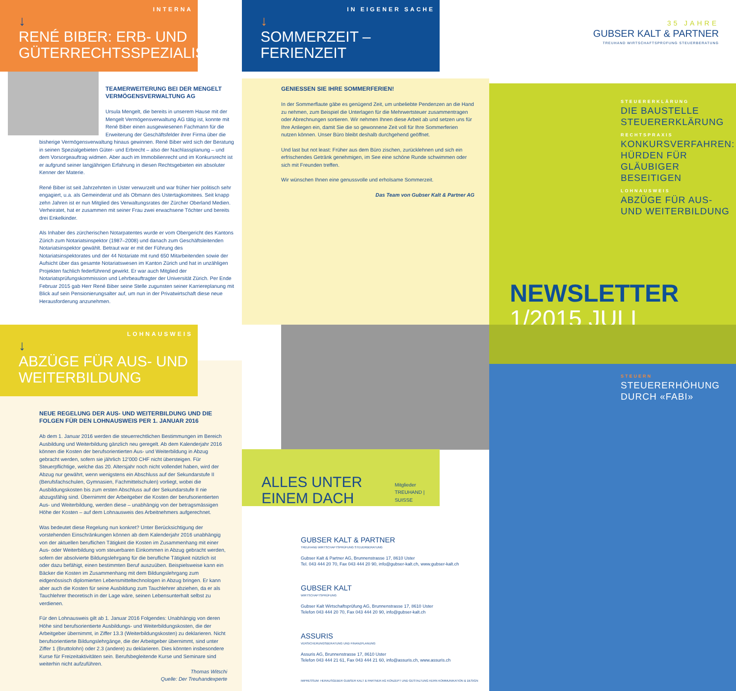INTERNA
↓
RENÉ BIBER: ERB- UND GÜTERRECHTSSPEZIALIST
TEAMERWEITERUNG BEI DER MENGELT VERMÖGENSVERWALTUNG AG
Ursula Mengelt, die bereits in unserem Hause mit der Mengelt Vermögensverwaltung AG tätig ist, konnte mit René Biber einen ausgewiesenen Fachmann für die Erweiterung der Geschäftsfelder ihrer Firma über die bisherige Vermögensverwaltung hinaus gewinnen. René Biber wird sich der Beratung in seinen Spezialgebieten Güter- und Erbrecht – also der Nachlassplanung – und dem Vorsorgeauftrag widmen. Aber auch im Immobilienrecht und im Konkursrecht ist er aufgrund seiner langjährigen Erfahrung in diesen Rechtsgebieten ein absoluter Kenner der Materie.
René Biber ist seit Jahrzehnten in Uster verwurzelt und war früher hier politisch sehr engagiert, u.a. als Gemeinderat und als Obmann des Ustertagkomitees. Seit knapp zehn Jahren ist er nun Mitglied des Verwaltungsrates der Zürcher Oberland Medien. Verheiratet, hat er zusammen mit seiner Frau zwei erwachsene Töchter und bereits drei Enkelkinder.
Als Inhaber des zürcherischen Notarpatentes wurde er vom Obergericht des Kantons Zürich zum Notariatsinspektor (1987–2008) und danach zum Geschäftsleitenden Notariatsinspektor gewählt. Betraut war er mit der Führung des Notariatsinspektorates und der 44 Notariate mit rund 650 Mitarbeitenden sowie der Aufsicht über das gesamte Notariatswesen im Kanton Zürich und hat in unzähligen Projekten fachlich federführend gewirkt. Er war auch Mitglied der Notariatsprüfungskommission und Lehrbeauftragter der Universität Zürich. Per Ende Februar 2015 gab Herr René Biber seine Stelle zugunsten seiner Karriereplanung mit Blick auf sein Pensionierungsalter auf, um nun in der Privatwirtschaft diese neue Herausforderung anzunehmen.
IN EIGENER SACHE
↓
SOMMERZEIT – FERIENZEIT
GENIESSEN SIE IHRE SOMMERFERIEN!
In der Sommerflaute gäbe es genügend Zeit, um unbeliebte Pendenzen an die Hand zu nehmen, zum Beispiel die Unterlagen für die Mehrwertsteuer zusammentragen oder Abrechnungen sortieren. Wir nehmen Ihnen diese Arbeit ab und setzen uns für Ihre Anliegen ein, damit Sie die so gewonnene Zeit voll für Ihre Sommerferien nutzen können. Unser Büro bleibt deshalb durchgehend geöffnet.
Und last but not least: Früher aus dem Büro zischen, zurücklehnen und sich ein erfrischendes Getränk genehmigen, im See eine schöne Runde schwimmen oder sich mit Freunden treffen.
Wir wünschen Ihnen eine genussvolle und erholsame Sommerzeit.
Das Team von Gubser Kalt & Partner AG
35 JAHRE
GUBSER KALT & PARTNER
TREUHAND WIRTSCHAFTSPRÜFUNG STEUERBERATUNG
STEUERERKLÄRUNG
DIE BAUSTELLE STEUERERKLÄRUNG
RECHTSPRAXIS
KONKURSVERFAHREN: HÜRDEN FÜR GLÄUBIGER BESEITIGEN
LOHNAUSWEIS
ABZÜGE FÜR AUS- UND WEITERBILDUNG
NEWSLETTER
1/2015 JULI
LOHNAUSWEIS
↓
ABZÜGE FÜR AUS- UND WEITERBILDUNG
NEUE REGELUNG DER AUS- UND WEITERBILDUNG UND DIE FOLGEN FÜR DEN LOHNAUSWEIS PER 1. JANUAR 2016
Ab dem 1. Januar 2016 werden die steuerrechtlichen Bestimmungen im Bereich Ausbildung und Weiterbildung gänzlich neu geregelt. Ab dem Kalenderjahr 2016 können die Kosten der berufsorientierten Aus- und Weiterbildung in Abzug gebracht werden, sofern sie jährlich 12’000 CHF nicht übersteigen. Für Steuerpflichtige, welche das 20. Altersjahr noch nicht vollendet haben, wird der Abzug nur gewährt, wenn wenigstens ein Abschluss auf der Sekundarstufe II (Berufsfachschulen, Gymnasien, Fachmittelschulen) vorliegt, wobei die Ausbildungskosten bis zum ersten Abschluss auf der Sekundarstufe II nie abzugsfähig sind. Übernimmt der Arbeitgeber die Kosten der berufsorientierten Aus- und Weiterbildung, werden diese – unabhängig von der betragsmässigen Höhe der Kosten – auf dem Lohnausweis des Arbeitnehmers aufgerechnet.
Was bedeutet diese Regelung nun konkret? Unter Berücksichtigung der vorstehenden Einschränkungen können ab dem Kalenderjahr 2016 unabhängig von der aktuellen beruflichen Tätigkeit die Kosten im Zusammenhang mit einer Aus- oder Weiterbildung vom steuerbaren Einkommen in Abzug gebracht werden, sofern der absolvierte Bildungslehrgang für die berufliche Tätigkeit nützlich ist oder dazu befähigt, einen bestimmten Beruf auszuüben. Beispielsweise kann ein Bäcker die Kosten im Zusammenhang mit dem Bildungslehrgang zum eidgenössisch diplomierten Lebensmitteltechnologen in Abzug bringen. Er kann aber auch die Kosten für seine Ausbildung zum Tauchlehrer abziehen, da er als Tauchlehrer theoretisch in der Lage wäre, seinen Lebensunterhalt selbst zu verdienen.
Für den Lohnausweis gilt ab 1. Januar 2016 Folgendes: Unabhängig von deren Höhe sind berufsorientierte Ausbildungs- und Weiterbildungskosten, die der Arbeitgeber übernimmt, in Ziffer 13.3 (Weiterbildungskosten) zu deklarieren. Nicht berufsorientierte Bildungslehrgänge, die der Arbeitgeber übernimmt, sind unter Ziffer 1 (Bruttolohn) oder 2.3 (andere) zu deklarieren. Dies könnten insbesondere Kurse für Freizeitaktivitäten sein. Berufsbegleitende Kurse und Seminare sind weiterhin nicht aufzuführen.
Thomas Witschi
Quelle: Der Treuhandexperte
ALLES UNTER EINEM DACH
Mitglieder TREUHAND | SUISSE
GUBSER KALT & PARTNER
TREUHAND WIRTSCHAFTSPRÜFUNG STEUERBERATUNG
Gubser Kalt & Partner AG, Brunnenstrasse 17, 8610 Uster
Tel. 043 444 20 70, Fax 043 444 20 90, info@gubser-kalt.ch, www.gubser-kalt.ch
GUBSER KALT
WIRTSCHAFTSPRÜFUNG
Gubser Kalt Wirtschaftsprüfung AG, Brunnenstrasse 17, 8610 Uster
Telefon 043 444 20 70, Fax 043 444 20 90, info@gubser-kalt.ch
ASSURIS
VERSICHERUNGSBERATUNG UND FINANZPLANUNG
Assuris AG, Brunnenstrasse 17, 8610 Uster
Telefon 043 444 21 61, Fax 043 444 21 60, info@assuris.ch, www.assuris.ch
IMPRESSUM: HERAUSGEBER GUBSER KALT & PARTNER AG KONZEPT UND GESTALTUNG KERN KOMMUNIKATION & DESIGN
STEUERN
STEUERERHÖHUNG DURCH «FABI»